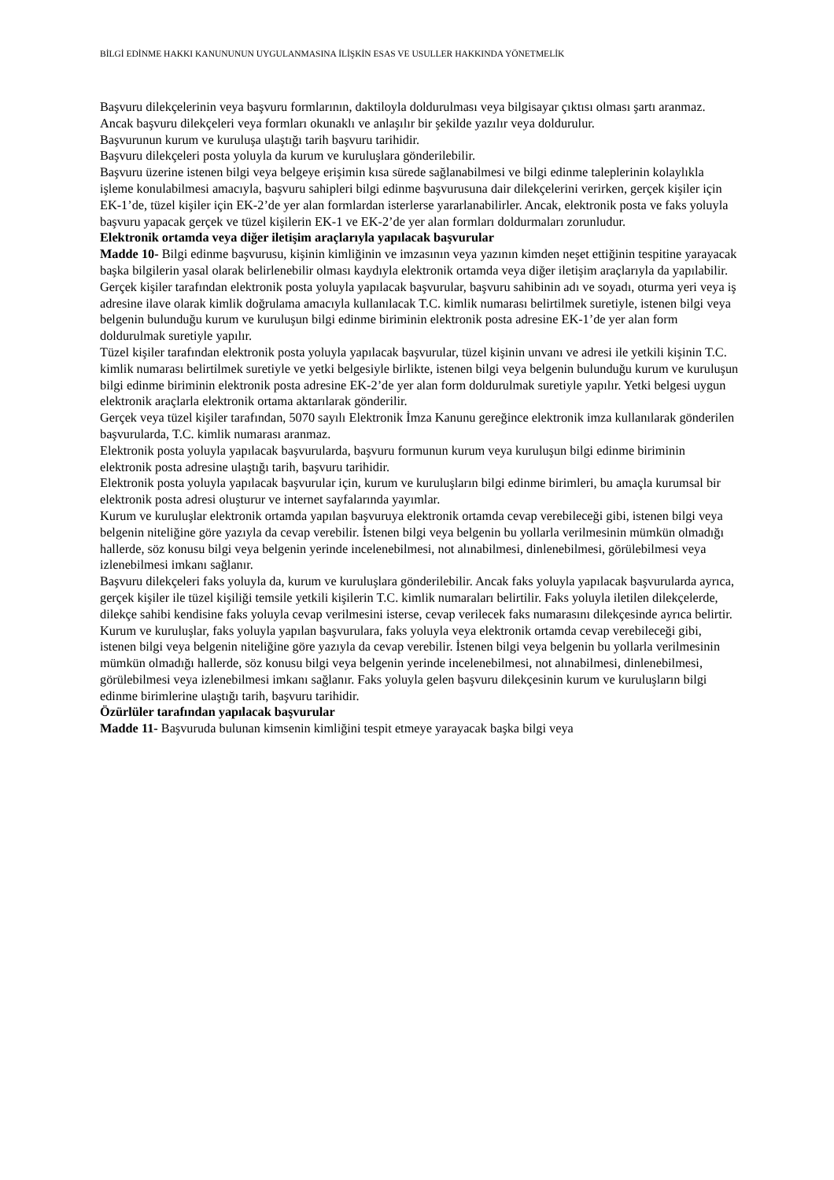BİLGİ EDİNME HAKKI KANUNUNUN UYGULANMASINA İLİŞKİN ESAS VE USULLER HAKKINDA YÖNETMELİK
Başvuru dilekçelerinin veya başvuru formlarının, daktiloyla doldurulması veya bilgisayar çıktısı olması şartı aranmaz. Ancak başvuru dilekçeleri veya formları okunaklı ve anlaşılır bir şekilde yazılır veya doldurulur.
Başvurunun kurum ve kuruluşa ulaştığı tarih başvuru tarihidir.
Başvuru dilekçeleri posta yoluyla da kurum ve kuruluşlara gönderilebilir.
Başvuru üzerine istenen bilgi veya belgeye erişimin kısa sürede sağlanabilmesi ve bilgi edinme taleplerinin kolaylıkla işleme konulabilmesi amacıyla, başvuru sahipleri bilgi edinme başvurusuna dair dilekçelerini verirken, gerçek kişiler için EK-1’de, tüzel kişiler için EK-2’de yer alan formlardan isterlerse yararlanabilirler. Ancak, elektronik posta ve faks yoluyla başvuru yapacak gerçek ve tüzel kişilerin EK-1 ve EK-2’de yer alan formları doldurmaları zorunludur.
Elektronik ortamda veya diğer iletişim araçlarıyla yapılacak başvurular
Madde 10- Bilgi edinme başvurusu, kişinin kimliğinin ve imzasının veya yazının kimden neşet ettiğinin tespitine yarayacak başka bilgilerin yasal olarak belirlenebilir olması kaydıyla elektronik ortamda veya diğer iletişim araçlarıyla da yapılabilir.
Gerçek kişiler tarafından elektronik posta yoluyla yapılacak başvurular, başvuru sahibinin adı ve soyadı, oturma yeri veya iş adresine ilave olarak kimlik doğrulama amacıyla kullanılacak T.C. kimlik numarası belirtilmek suretiyle, istenen bilgi veya belgenin bulunduğu kurum ve kuruluşun bilgi edinme biriminin elektronik posta adresine EK-1’de yer alan form doldurulmak suretiyle yapılır.
Tüzel kişiler tarafından elektronik posta yoluyla yapılacak başvurular, tüzel kişinin unvanı ve adresi ile yetkili kişinin T.C. kimlik numarası belirtilmek suretiyle ve yetki belgesiyle birlikte, istenen bilgi veya belgenin bulunduğu kurum ve kuruluşun bilgi edinme biriminin elektronik posta adresine EK-2’de yer alan form doldurulmak suretiyle yapılır. Yetki belgesi uygun elektronik araçlarla elektronik ortama aktarılarak gönderilir.
Gerçek veya tüzel kişiler tarafından, 5070 sayılı Elektronik İmza Kanunu gereğince elektronik imza kullanılarak gönderilen başvurularda, T.C. kimlik numarası aranmaz.
Elektronik posta yoluyla yapılacak başvurularda, başvuru formunun kurum veya kuruluşun bilgi edinme biriminin elektronik posta adresine ulaştığı tarih, başvuru tarihidir.
Elektronik posta yoluyla yapılacak başvurular için, kurum ve kuruluşların bilgi edinme birimleri, bu amaçla kurumsal bir elektronik posta adresi oluşturur ve internet sayfalarında yayımlar.
Kurum ve kuruluşlar elektronik ortamda yapılan başvuruya elektronik ortamda cevap verebileceği gibi, istenen bilgi veya belgenin niteliğine göre yazıyla da cevap verebilir. İstenen bilgi veya belgenin bu yollarla verilmesinin mümkün olmadığı hallerde, söz konusu bilgi veya belgenin yerinde incelenebilmesi, not alınabilmesi, dinlenebilmesi, görülebilmesi veya izlenebilmesi imkanı sağlanır.
Başvuru dilekçeleri faks yoluyla da, kurum ve kuruluşlara gönderilebilir. Ancak faks yoluyla yapılacak başvurularda ayrıca, gerçek kişiler ile tüzel kişiliği temsile yetkili kişilerin T.C. kimlik numaraları belirtilir. Faks yoluyla iletilen dilekçelerde, dilekçe sahibi kendisine faks yoluyla cevap verilmesini isterse, cevap verilecek faks numarasını dilekçesinde ayrıca belirtir.
Kurum ve kuruluşlar, faks yoluyla yapılan başvurulara, faks yoluyla veya elektronik ortamda cevap verebileceği gibi, istenen bilgi veya belgenin niteliğine göre yazıyla da cevap verebilir. İstenen bilgi veya belgenin bu yollarla verilmesinin mümkün olmadığı hallerde, söz konusu bilgi veya belgenin yerinde incelenebilmesi, not alınabilmesi, dinlenebilmesi, görülebilmesi veya izlenebilmesi imkanı sağlanır. Faks yoluyla gelen başvuru dilekçesinin kurum ve kuruluşların bilgi edinme birimlerine ulaştığı tarih, başvuru tarihidir.
Özürlüler tarafından yapılacak başvurular
Madde 11- Başvuruda bulunan kimsenin kimliğini tespit etmeye yarayacak başka bilgi veya